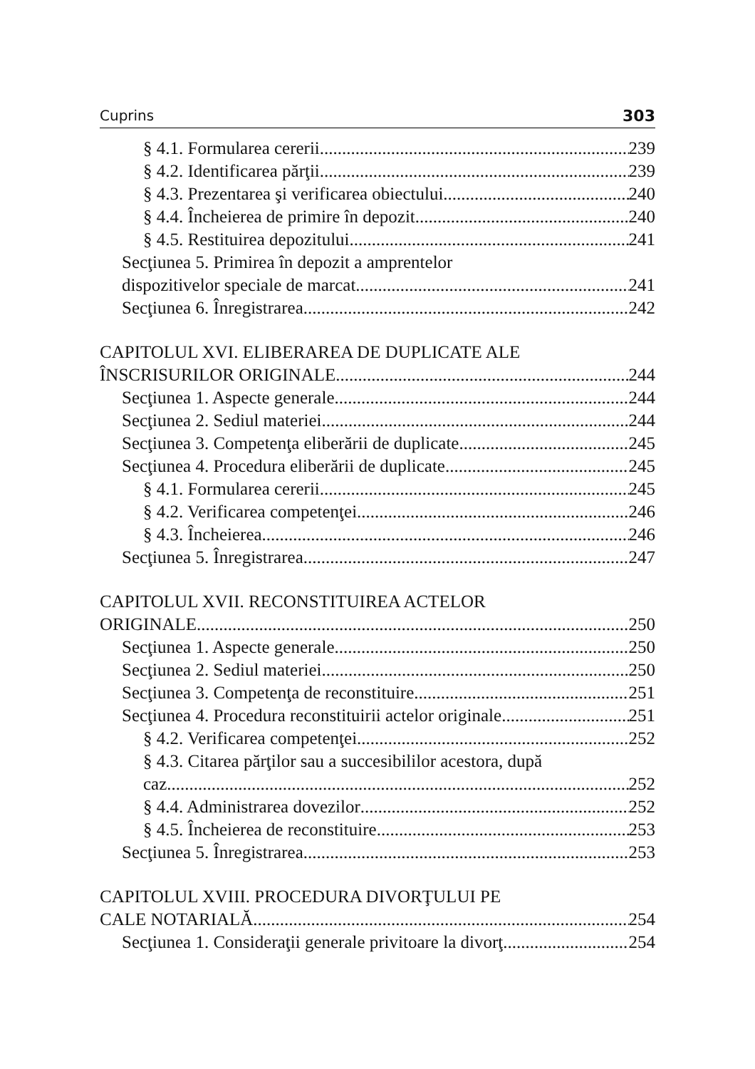Cuprins 303
§ 4.1. Formularea cererii 239
§ 4.2. Identificarea părţii 239
§ 4.3. Prezentarea şi verificarea obiectului 240
§ 4.4. Încheierea de primire în depozit 240
§ 4.5. Restituirea depozitului 241
Secţiunea 5. Primirea în depozit a amprentelor
dispozitivelor speciale de marcat 241
Secţiunea 6. Înregistrarea 242
CAPITOLUL XVI. ELIBERAREA DE DUPLICATE ALE
ÎNSCRISURILOR ORIGINALE 244
Secţiunea 1. Aspecte generale 244
Secţiunea 2. Sediul materiei 244
Secţiunea 3. Competenţa eliberării de duplicate 245
Secţiunea 4. Procedura eliberării de duplicate 245
§ 4.1. Formularea cererii 245
§ 4.2. Verificarea competenţei 246
§ 4.3. Încheierea 246
Secţiunea 5. Înregistrarea 247
CAPITOLUL XVII. RECONSTITUIREA ACTELOR
ORIGINALE 250
Secţiunea 1. Aspecte generale 250
Secţiunea 2. Sediul materiei 250
Secţiunea 3. Competenţa de reconstituire 251
Secţiunea 4. Procedura reconstituirii actelor originale 251
§ 4.2. Verificarea competenţei 252
§ 4.3. Citarea părţilor sau a succesibililor acestora, după
caz 252
§ 4.4. Administrarea dovezilor 252
§ 4.5. Încheierea de reconstituire 253
Secţiunea 5. Înregistrarea 253
CAPITOLUL XVIII. PROCEDURA DIVORŢULUI PE
CALE NOTARIALĂ 254
Secţiunea 1. Consideraţii generale privitoare la divorţ 254